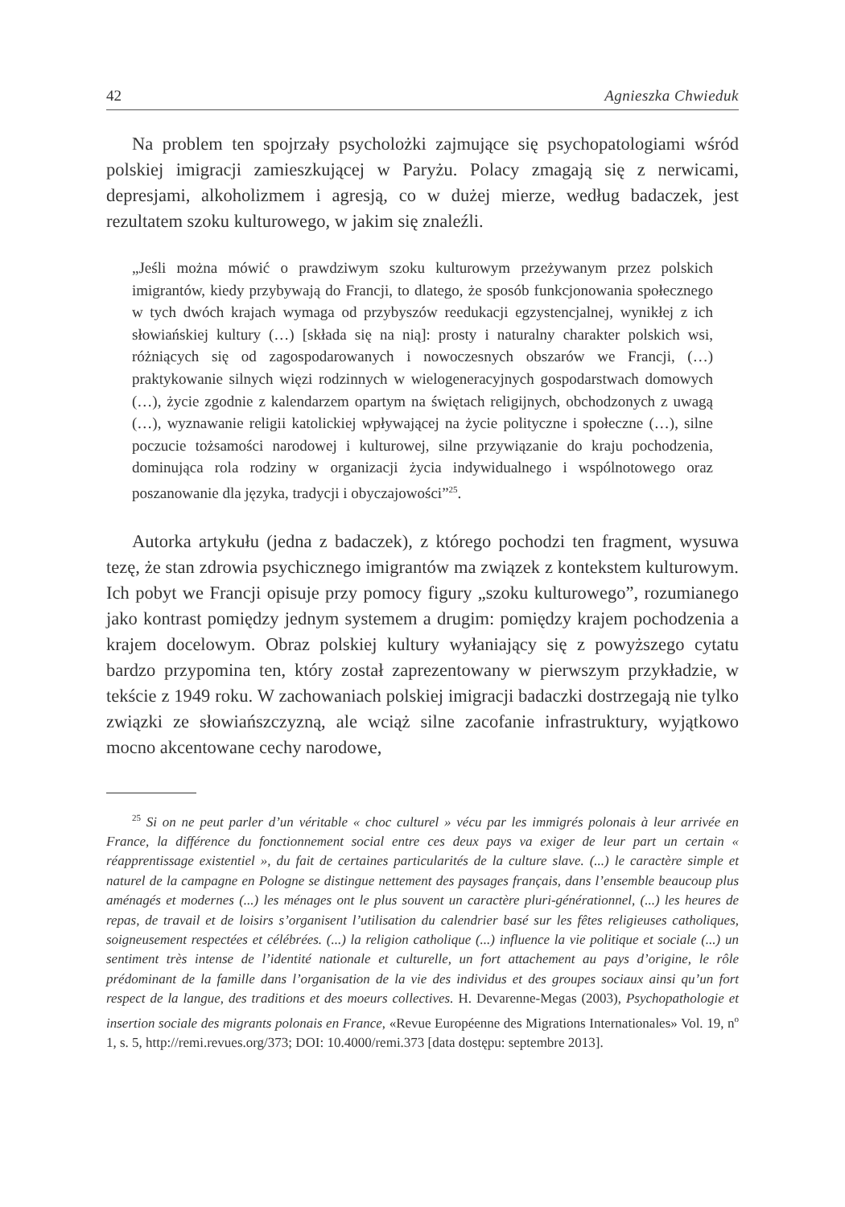42 Agnieszka Chwieduk
Na problem ten spojrzały psycholożki zajmujące się psychopatologiami wśród polskiej imigracji zamieszkującej w Paryżu. Polacy zmagają się z nerwicami, depresjami, alkoholizmem i agresją, co w dużej mierze, według badaczek, jest rezultatem szoku kulturowego, w jakim się znaleźli.
„Jeśli można mówić o prawdziwym szoku kulturowym przeżywanym przez polskich imigrantów, kiedy przybywają do Francji, to dlatego, że sposób funkcjonowania społecznego w tych dwóch krajach wymaga od przybyszów reedukacji egzystencjalnej, wynikłej z ich słowiańskiej kultury (…) [składa się na nią]: prosty i naturalny charakter polskich wsi, różniących się od zagospodarowanych i nowoczesnych obszarów we Francji, (…) praktykowanie silnych więzi rodzinnych w wielogeneracyjnych gospodarstwach domowych (…), życie zgodnie z kalendarzem opartym na świętach religijnych, obchodzonych z uwagą (…), wyznawanie religii katolickiej wpływającej na życie polityczne i społeczne (…), silne poczucie tożsamości narodowej i kulturowej, silne przywiązanie do kraju pochodzenia, dominująca rola rodziny w organizacji życia indywidualnego i wspólnotowego oraz poszanowanie dla języka, tradycji i obyczajowości”<sup>25</sup>.
Autorka artykułu (jedna z badaczek), z którego pochodzi ten fragment, wysuwa tezę, że stan zdrowia psychicznego imigrantów ma związek z kontekstem kulturowym. Ich pobyt we Francji opisuje przy pomocy figury „szoku kulturowego”, rozumianego jako kontrast pomiędzy jednym systemem a drugim: pomiędzy krajem pochodzenia a krajem docelowym. Obraz polskiej kultury wyłaniający się z powyższego cytatu bardzo przypomina ten, który został zaprezentowany w pierwszym przykładzie, w tekście z 1949 roku. W zachowaniach polskiej imigracji badaczki dostrzegają nie tylko związki ze słowiańszczyzną, ale wciąż silne zacofanie infrastruktury, wyjątkowo mocno akcentowane cechy narodowe,
<sup>25</sup> Si on ne peut parler d’un véritable « choc culturel » vécu par les immigrés polonais à leur arrivée en France, la différence du fonctionnement social entre ces deux pays va exiger de leur part un certain « réapprentissage existentiel », du fait de certaines particularités de la culture slave. (...) le caractère simple et naturel de la campagne en Pologne se distingue nettement des paysages français, dans l’ensemble beaucoup plus aménagés et modernes (...) les ménages ont le plus souvent un caractère pluri-générationnel, (...) les heures de repas, de travail et de loisirs s’organisent l’utilisation du calendrier basé sur les fêtes religieuses catholiques, soigneusement respectées et célébrées. (...) la religion catholique (...) influence la vie politique et sociale (...) un sentiment très intense de l’identité nationale et culturelle, un fort attachement au pays d’origine, le rôle prédominant de la famille dans l’organisation de la vie des individus et des groupes sociaux ainsi qu’un fort respect de la langue, des traditions et des moeurs collectives. H. Devarenne-Megas (2003), Psychopathologie et insertion sociale des migrants polonais en France, «Revue Européenne des Migrations Internationales» Vol. 19, n<sup>o</sup> 1, s. 5, http://remi.revues.org/373; DOI: 10.4000/remi.373 [data dostępu: septembre 2013].